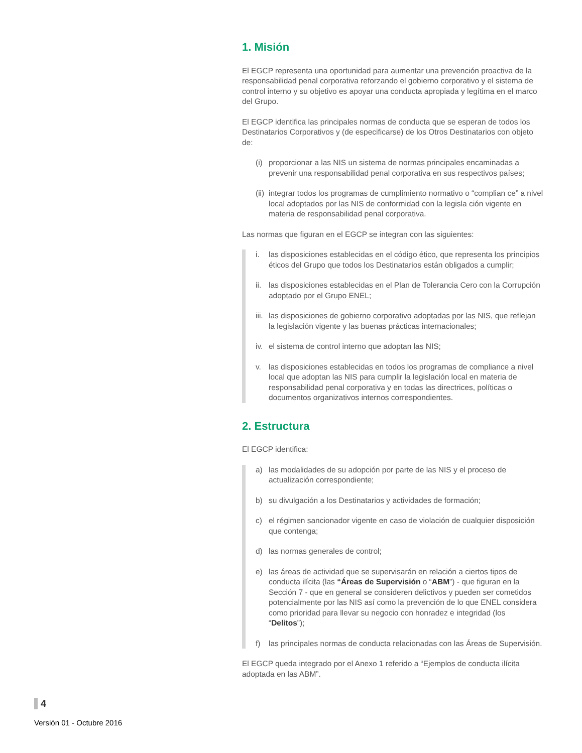1. Misión
El EGCP representa una oportunidad para aumentar una prevención proactiva de la responsabilidad penal corporativa reforzando el gobierno corporativo y el sistema de control interno y su objetivo es apoyar una conducta apropiada y legítima en el marco del Grupo.
El EGCP identifica las principales normas de conducta que se esperan de todos los Destinatarios Corporativos y (de especificarse) de los Otros Destinatarios con objeto de:
(i) proporcionar a las NIS un sistema de normas principales encaminadas a prevenir una responsabilidad penal corporativa en sus respectivos países;
(ii) integrar todos los programas de cumplimiento normativo o “complian ce” a nivel local adoptados por las NIS de conformidad con la legisla ción vigente en materia de responsabilidad penal corporativa.
Las normas que figuran en el EGCP se integran con las siguientes:
i. las disposiciones establecidas en el código ético, que representa los principios éticos del Grupo que todos los Destinatarios están obligados a cumplir;
ii. las disposiciones establecidas en el Plan de Tolerancia Cero con la Corrupción adoptado por el Grupo ENEL;
iii. las disposiciones de gobierno corporativo adoptadas por las NIS, que reflejan la legislación vigente y las buenas prácticas internacionales;
iv. el sistema de control interno que adoptan las NIS;
v. las disposiciones establecidas en todos los programas de compliance a nivel local que adoptan las NIS para cumplir la legislación local en materia de responsabilidad penal corporativa y en todas las directrices, políticas o documentos organizativos internos correspondientes.
2. Estructura
El EGCP identifica:
a) las modalidades de su adopción por parte de las NIS y el proceso de actualización correspondiente;
b) su divulgación a los Destinatarios y actividades de formación;
c) el régimen sancionador vigente en caso de violación de cualquier disposición que contenga;
d) las normas generales de control;
e) las áreas de actividad que se supervisarán en relación a ciertos tipos de conducta ilícita (las “Áreas de Supervisión o “ABM”) - que figuran en la Sección 7 - que en general se consideren delictivos y pueden ser cometidos potencialmente por las NIS así como la prevención de lo que ENEL considera como prioridad para llevar su negocio con honradez e integridad (los “Delitos”);
f) las principales normas de conducta relacionadas con las Áreas de Supervisión.
El EGCP queda integrado por el Anexo 1 referido a “Ejemplos de conducta ilícita adoptada en las ABM”.
4
Versión 01 - Octubre 2016